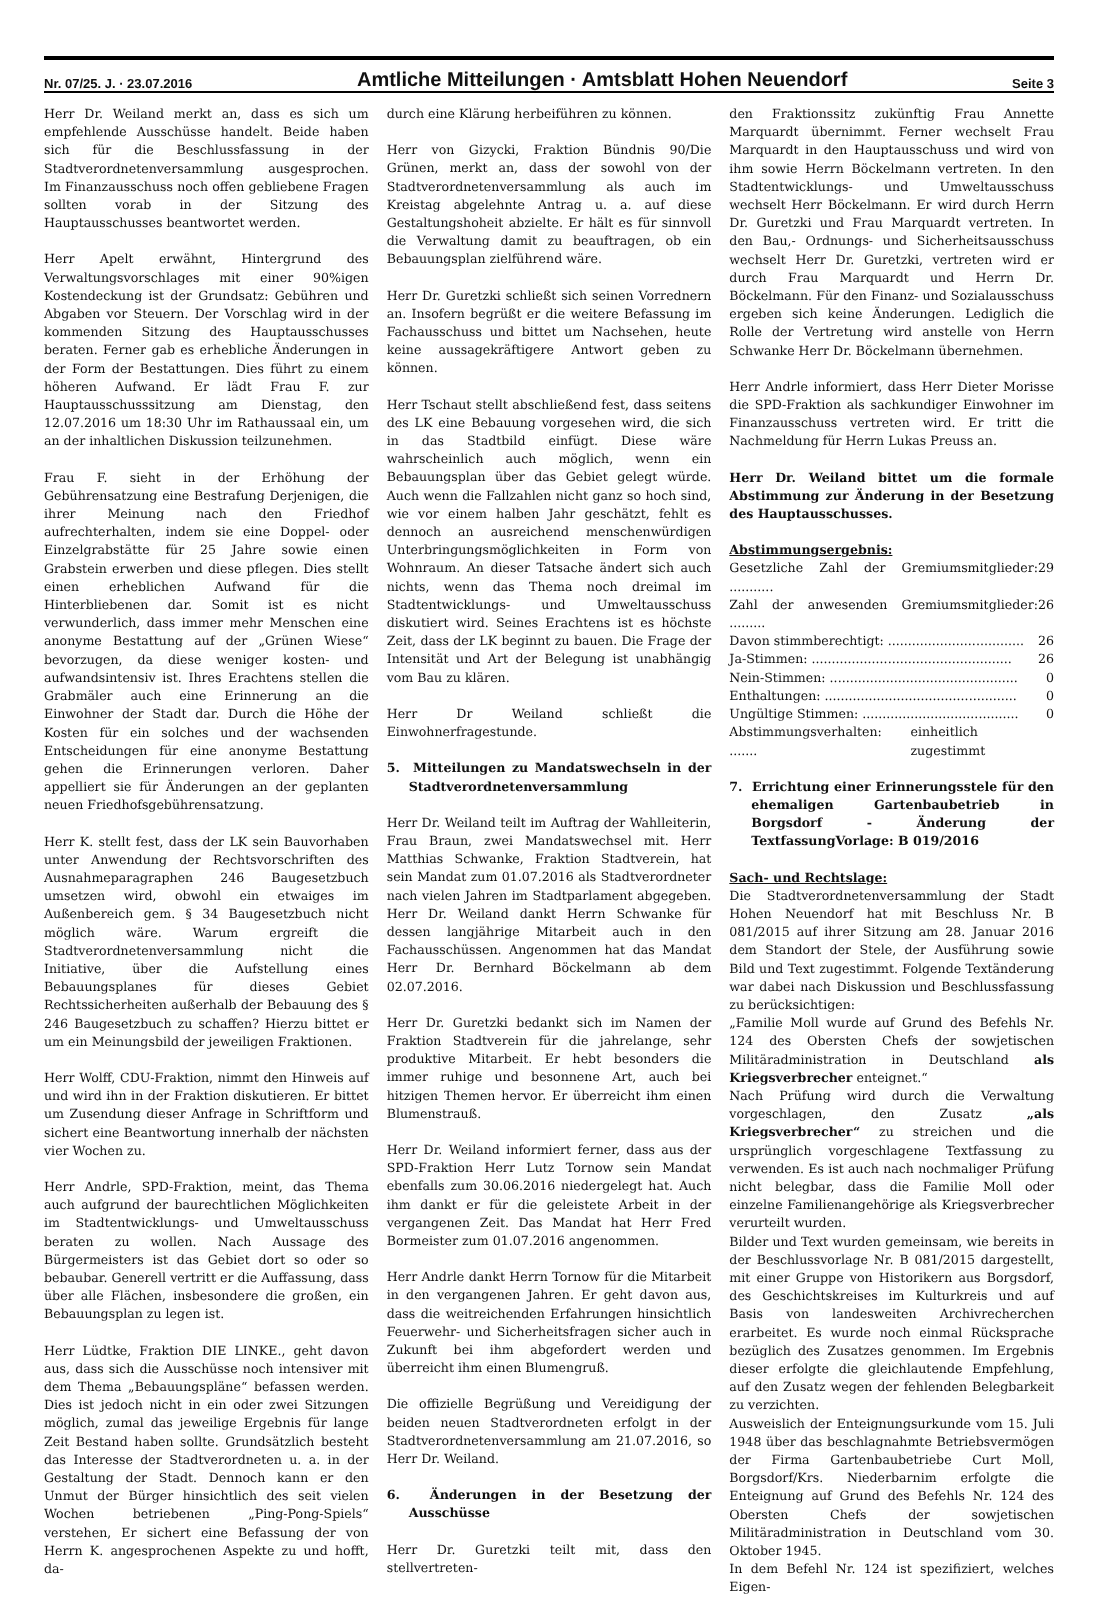Nr. 07/25. J. · 23.07.2016 Amtliche Mitteilungen · Amtsblatt Hohen Neuendorf Seite 3
Herr Dr. Weiland merkt an, dass es sich um empfehlende Ausschüsse handelt. Beide haben sich für die Beschlussfassung in der Stadtverordnetenversammlung ausgesprochen. Im Finanzausschuss noch offen gebliebene Fragen sollten vorab in der Sitzung des Hauptausschusses beantwortet werden.
Herr Apelt erwähnt, Hintergrund des Verwaltungsvorschlages mit einer 90%igen Kostendeckung ist der Grundsatz: Gebühren und Abgaben vor Steuern. Der Vorschlag wird in der kommenden Sitzung des Hauptausschusses beraten. Ferner gab es erhebliche Änderungen in der Form der Bestattungen. Dies führt zu einem höheren Aufwand. Er lädt Frau F. zur Hauptausschusssitzung am Dienstag, den 12.07.2016 um 18:30 Uhr im Rathaussaal ein, um an der inhaltlichen Diskussion teilzunehmen.
Frau F. sieht in der Erhöhung der Gebührensatzung eine Bestrafung Derjenigen, die ihrer Meinung nach den Friedhof aufrechterhalten, indem sie eine Doppel- oder Einzelgrabstätte für 25 Jahre sowie einen Grabstein erwerben und diese pflegen. Dies stellt einen erheblichen Aufwand für die Hinterbliebenen dar. Somit ist es nicht verwunderlich, dass immer mehr Menschen eine anonyme Bestattung auf der „Grünen Wiese“ bevorzugen, da diese weniger kosten- und aufwandsintensiv ist. Ihres Erachtens stellen die Grabmäler auch eine Erinnerung an die Einwohner der Stadt dar. Durch die Höhe der Kosten für ein solches und der wachsenden Entscheidungen für eine anonyme Bestattung gehen die Erinnerungen verloren. Daher appelliert sie für Änderungen an der geplanten neuen Friedhofsgebührensatzung.
Herr K. stellt fest, dass der LK sein Bauvorhaben unter Anwendung der Rechtsvorschriften des Ausnahmeparagraphen 246 Baugesetzbuch umsetzen wird, obwohl ein etwaiges im Außenbereich gem. § 34 Baugesetzbuch nicht möglich wäre. Warum ergreift die Stadtverordnetenversammlung nicht die Initiative, über die Aufstellung eines Bebauungsplanes für dieses Gebiet Rechtssicherheiten außerhalb der Bebauung des § 246 Baugesetzbuch zu schaffen? Hierzu bittet er um ein Meinungsbild der jeweiligen Fraktionen.
Herr Wolff, CDU-Fraktion, nimmt den Hinweis auf und wird ihn in der Fraktion diskutieren. Er bittet um Zusendung dieser Anfrage in Schriftform und sichert eine Beantwortung innerhalb der nächsten vier Wochen zu.
Herr Andrle, SPD-Fraktion, meint, das Thema auch aufgrund der baurechtlichen Möglichkeiten im Stadtentwicklungs- und Umweltausschuss beraten zu wollen. Nach Aussage des Bürgermeisters ist das Gebiet dort so oder so bebaubar. Generell vertritt er die Auffassung, dass über alle Flächen, insbesondere die großen, ein Bebauungsplan zu legen ist.
Herr Lüdtke, Fraktion DIE LINKE., geht davon aus, dass sich die Ausschüsse noch intensiver mit dem Thema „Bebauungspläne“ befassen werden. Dies ist jedoch nicht in ein oder zwei Sitzungen möglich, zumal das jeweilige Ergebnis für lange Zeit Bestand haben sollte. Grundsätzlich besteht das Interesse der Stadtverordneten u. a. in der Gestaltung der Stadt. Dennoch kann er den Unmut der Bürger hinsichtlich des seit vielen Wochen betriebenen „Ping-Pong-Spiels“ verstehen, Er sichert eine Befassung der von Herrn K. angesprochenen Aspekte zu und hofft, da-
durch eine Klärung herbeiführen zu können.
Herr von Gizycki, Fraktion Bündnis 90/Die Grünen, merkt an, dass der sowohl von der Stadtverordnetenversammlung als auch im Kreistag abgelehnte Antrag u. a. auf diese Gestaltungshoheit abzielte. Er hält es für sinnvoll die Verwaltung damit zu beauftragen, ob ein Bebauungsplan zielführend wäre.
Herr Dr. Guretzki schließt sich seinen Vorrednern an. Insofern begrüßt er die weitere Befassung im Fachausschuss und bittet um Nachsehen, heute keine aussagekräftigere Antwort geben zu können.
Herr Tschaut stellt abschließend fest, dass seitens des LK eine Bebauung vorgesehen wird, die sich in das Stadtbild einfügt. Diese wäre wahrscheinlich auch möglich, wenn ein Bebauungsplan über das Gebiet gelegt würde. Auch wenn die Fallzahlen nicht ganz so hoch sind, wie vor einem halben Jahr geschätzt, fehlt es dennoch an ausreichend menschenwürdigen Unterbringungsmöglichkeiten in Form von Wohnraum. An dieser Tatsache ändert sich auch nichts, wenn das Thema noch dreimal im Stadtentwicklungs- und Umweltausschuss diskutiert wird. Seines Erachtens ist es höchste Zeit, dass der LK beginnt zu bauen. Die Frage der Intensität und Art der Belegung ist unabhängig vom Bau zu klären.
Herr Dr Weiland schließt die Einwohnerfragestunde.
5. Mitteilungen zu Mandatswechseln in der Stadtverordnetenversammlung
Herr Dr. Weiland teilt im Auftrag der Wahlleiterin, Frau Braun, zwei Mandatswechsel mit. Herr Matthias Schwanke, Fraktion Stadtverein, hat sein Mandat zum 01.07.2016 als Stadtverordneter nach vielen Jahren im Stadtparlament abgegeben. Herr Dr. Weiland dankt Herrn Schwanke für dessen langjährige Mitarbeit auch in den Fachausschüssen. Angenommen hat das Mandat Herr Dr. Bernhard Böckelmann ab dem 02.07.2016.
Herr Dr. Guretzki bedankt sich im Namen der Fraktion Stadtverein für die jahrelange, sehr produktive Mitarbeit. Er hebt besonders die immer ruhige und besonnene Art, auch bei hitzigen Themen hervor. Er überreicht ihm einen Blumenstrauß.
Herr Dr. Weiland informiert ferner, dass aus der SPD-Fraktion Herr Lutz Tornow sein Mandat ebenfalls zum 30.06.2016 niedergelegt hat. Auch ihm dankt er für die geleistete Arbeit in der vergangenen Zeit. Das Mandat hat Herr Fred Bormeister zum 01.07.2016 angenommen.
Herr Andrle dankt Herrn Tornow für die Mitarbeit in den vergangenen Jahren. Er geht davon aus, dass die weitreichenden Erfahrungen hinsichtlich Feuerwehr- und Sicherheitsfragen sicher auch in Zukunft bei ihm abgefordert werden und überreicht ihm einen Blumengruß.
Die offizielle Begrüßung und Vereidigung der beiden neuen Stadtverordneten erfolgt in der Stadtverordnetenversammlung am 21.07.2016, so Herr Dr. Weiland.
6. Änderungen in der Besetzung der Ausschüsse
Herr Dr. Guretzki teilt mit, dass den stellvertreten-
den Fraktionssitz zukünftig Frau Annette Marquardt übernimmt. Ferner wechselt Frau Marquardt in den Hauptausschuss und wird von ihm sowie Herrn Böckelmann vertreten. In den Stadtentwicklungs- und Umweltausschuss wechselt Herr Böckelmann. Er wird durch Herrn Dr. Guretzki und Frau Marquardt vertreten. In den Bau,- Ordnungs- und Sicherheitsausschuss wechselt Herr Dr. Guretzki, vertreten wird er durch Frau Marquardt und Herrn Dr. Böckelmann. Für den Finanz- und Sozialausschuss ergeben sich keine Änderungen. Lediglich die Rolle der Vertretung wird anstelle von Herrn Schwanke Herr Dr. Böckelmann übernehmen.
Herr Andrle informiert, dass Herr Dieter Morisse die SPD-Fraktion als sachkundiger Einwohner im Finanzausschuss vertreten wird. Er tritt die Nachmeldung für Herrn Lukas Preuss an.
Herr Dr. Weiland bittet um die formale Abstimmung zur Änderung in der Besetzung des Hauptausschusses.
Abstimmungsergebnis:
Gesetzliche Zahl der Gremiumsmitglieder: ........... 29
Zahl der anwesenden Gremiumsmitglieder: ......... 26
Davon stimmberechtigt: .................................. 26
Ja-Stimmen: .................................................. 26
Nein-Stimmen: ............................................... 0
Enthaltungen: ................................................ 0
Ungültige Stimmen: ....................................... 0
Abstimmungsverhalten: ....... einheitlich zugestimmt
7. Errichtung einer Erinnerungsstele für den ehemaligen Gartenbaubetrieb in Borgsdorf - Änderung der TextfassungVorlage: B 019/2016
Sach- und Rechtslage:
Die Stadtverordnetenversammlung der Stadt Hohen Neuendorf hat mit Beschluss Nr. B 081/2015 auf ihrer Sitzung am 28. Januar 2016 dem Standort der Stele, der Ausführung sowie Bild und Text zugestimmt. Folgende Textänderung war dabei nach Diskussion und Beschlussfassung zu berücksichtigen:
„Familie Moll wurde auf Grund des Befehls Nr. 124 des Obersten Chefs der sowjetischen Militäradministration in Deutschland als Kriegsverbrecher enteignet.“
Nach Prüfung wird durch die Verwaltung vorgeschlagen, den Zusatz „als Kriegsverbrecher“ zu streichen und die ursprünglich vorgeschlagene Textfassung zu verwenden. Es ist auch nach nochmaliger Prüfung nicht belegbar, dass die Familie Moll oder einzelne Familienangehörige als Kriegsverbrecher verurteilt wurden.
Bilder und Text wurden gemeinsam, wie bereits in der Beschlussvorlage Nr. B 081/2015 dargestellt, mit einer Gruppe von Historikern aus Borgsdorf, des Geschichtskreises im Kulturkreis und auf Basis von landesweiten Archivrecherchen erarbeitet. Es wurde noch einmal Rücksprache bezüglich des Zusatzes genommen. Im Ergebnis dieser erfolgte die gleichlautende Empfehlung, auf den Zusatz wegen der fehlenden Belegbarkeit zu verzichten.
Ausweislich der Enteignungsurkunde vom 15. Juli 1948 über das beschlagnahmte Betriebsvermögen der Firma Gartenbaubetriebe Curt Moll, Borgsdorf/Krs. Niederbarnim erfolgte die Enteignung auf Grund des Befehls Nr. 124 des Obersten Chefs der sowjetischen Militäradministration in Deutschland vom 30. Oktober 1945.
In dem Befehl Nr. 124 ist spezifiziert, welches Eigen-